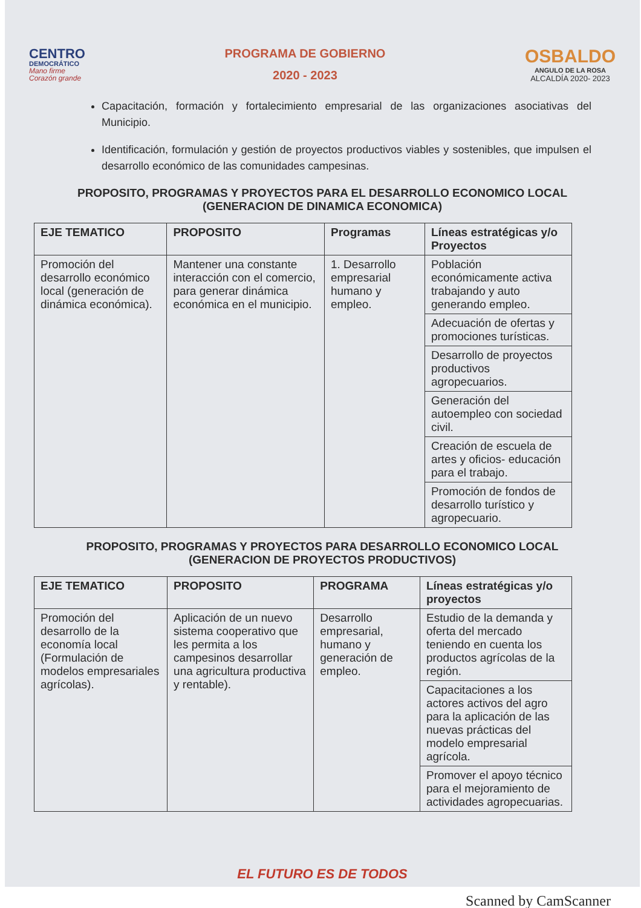CENTRO
DEMOCRÁTICO
Mano firme
Corazón grande
PROGRAMA DE GOBIERNO
2020 - 2023
OSBALDO
ANGULO DE LA ROSA
ALCALDÍA 2020- 2023
Capacitación, formación y fortalecimiento empresarial de las organizaciones asociativas del Municipio.
Identificación, formulación y gestión de proyectos productivos viables y sostenibles, que impulsen el desarrollo económico de las comunidades campesinas.
PROPOSITO, PROGRAMAS Y PROYECTOS PARA EL DESARROLLO ECONOMICO LOCAL (GENERACION DE DINAMICA ECONOMICA)
| EJE TEMATICO | PROPOSITO | Programas | Líneas estratégicas y/o Proyectos |
| --- | --- | --- | --- |
| Promoción del desarrollo económico local (generación de dinámica económica). | Mantener una constante interacción con el comercio, para generar dinámica económica en el municipio. | 1. Desarrollo empresarial humano y empleo. | Población económicamente activa trabajando y auto generando empleo. |
| | | | Adecuación de ofertas y promociones turísticas. |
| | | | Desarrollo de proyectos productivos agropecuarios. |
| | | | Generación del autoempleo con sociedad civil. |
| | | | Creación de escuela de artes y oficios- educación para el trabajo. |
| | | | Promoción de fondos de desarrollo turístico y agropecuario. |
PROPOSITO, PROGRAMAS Y PROYECTOS PARA DESARROLLO ECONOMICO LOCAL (GENERACION DE PROYECTOS PRODUCTIVOS)
| EJE TEMATICO | PROPOSITO | PROGRAMA | Líneas estratégicas y/o proyectos |
| --- | --- | --- | --- |
| Promoción del desarrollo de la economía local (Formulación de modelos empresariales agrícolas). | Aplicación de un nuevo sistema cooperativo que les permita a los campesinos desarrollar una agricultura productiva y rentable). | Desarrollo empresarial, humano y generación de empleo. | Estudio de la demanda y oferta del mercado teniendo en cuenta los productos agrícolas de la región. |
| | | | Capacitaciones a los actores activos del agro para la aplicación de las nuevas prácticas del modelo empresarial agrícola. |
| | | | Promover el apoyo técnico para el mejoramiento de actividades agropecuarias. |
EL FUTURO ES DE TODOS
Scanned by CamScanner